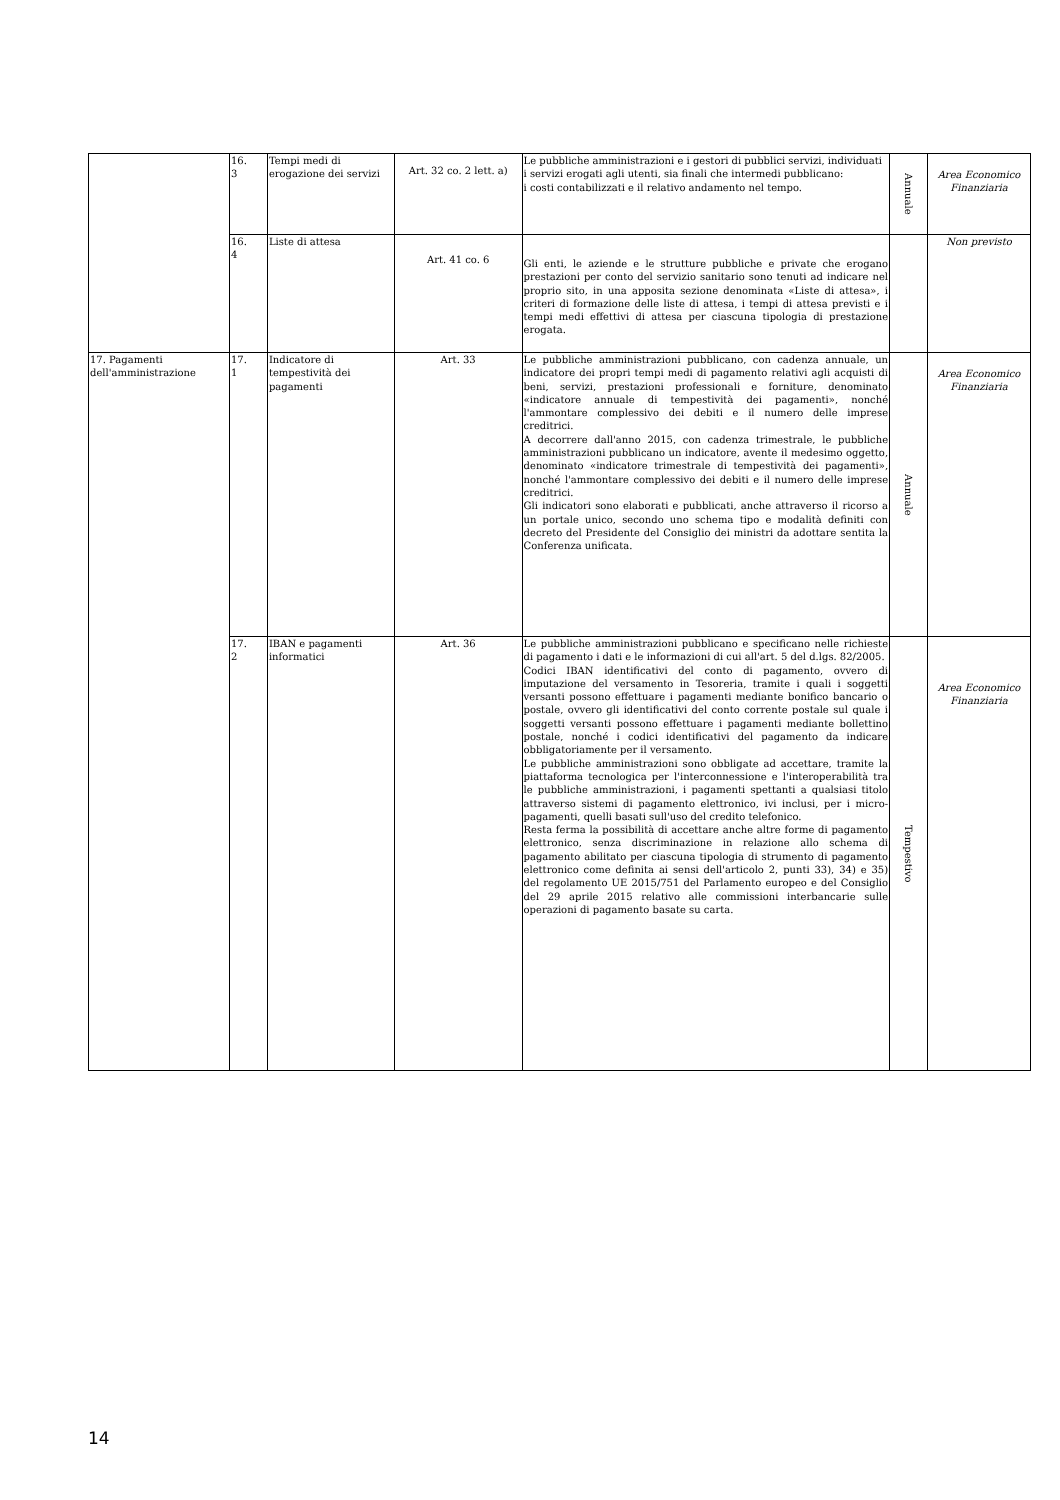| | 16. 3 | Tempi medi di erogazione dei servizi | Art. 32 co. 2 lett. a) | Le pubbliche amministrazioni e i gestori di pubblici servizi, individuati i servizi erogati agli utenti, sia finali che intermedi pubblicano: i costi contabilizzati e il relativo andamento nel tempo. | Annuale | Area Economico Finanziaria |
| | 16. 4 | Liste di attesa | Art. 41 co. 6 | Gli enti, le aziende e le strutture pubbliche e private che erogano prestazioni per conto del servizio sanitario sono tenuti ad indicare nel proprio sito, in una apposita sezione denominata «Liste di attesa», i criteri di formazione delle liste di attesa, i tempi di attesa previsti e i tempi medi effettivi di attesa per ciascuna tipologia di prestazione erogata. | | Non previsto |
| 17. Pagamenti dell'amministrazione | 17. 1 | Indicatore di tempestività dei pagamenti | Art. 33 | Le pubbliche amministrazioni pubblicano, con cadenza annuale, un indicatore dei propri tempi medi di pagamento relativi agli acquisti di beni, servizi, prestazioni professionali e forniture, denominato «indicatore annuale di tempestività dei pagamenti», nonché l'ammontare complessivo dei debiti e il numero delle imprese creditrici. A decorrere dall'anno 2015, con cadenza trimestrale, le pubbliche amministrazioni pubblicano un indicatore, avente il medesimo oggetto, denominato «indicatore trimestrale di tempestività dei pagamenti», nonché l'ammontare complessivo dei debiti e il numero delle imprese creditrici. Gli indicatori sono elaborati e pubblicati, anche attraverso il ricorso a un portale unico, secondo uno schema tipo e modalità definiti con decreto del Presidente del Consiglio dei ministri da adottare sentita la Conferenza unificata. | Annuale | Area Economico Finanziaria |
| | 17. 2 | IBAN e pagamenti informatici | Art. 36 | Le pubbliche amministrazioni pubblicano e specificano nelle richieste di pagamento i dati e le informazioni di cui all'art. 5 del d.lgs. 82/2005. Codici IBAN identificativi del conto di pagamento, ovvero di imputazione del versamento in Tesoreria, tramite i quali i soggetti versanti possono effettuare i pagamenti mediante bonifico bancario o postale, ovvero gli identificativi del conto corrente postale sul quale i soggetti versanti possono effettuare i pagamenti mediante bollettino postale, nonché i codici identificativi del pagamento da indicare obbligatoriamente per il versamento. Le pubbliche amministrazioni sono obbligate ad accettare, tramite la piattaforma tecnologica per l'interconnessione e l'interoperabilità tra le pubbliche amministrazioni, i pagamenti spettanti a qualsiasi titolo attraverso sistemi di pagamento elettronico, ivi inclusi, per i micro-pagamenti, quelli basati sull'uso del credito telefonico. Resta ferma la possibilità di accettare anche altre forme di pagamento elettronico, senza discriminazione in relazione allo schema di pagamento abilitato per ciascuna tipologia di strumento di pagamento elettronico come definita ai sensi dell'articolo 2, punti 33), 34) e 35) del regolamento UE 2015/751 del Parlamento europeo e del Consiglio del 29 aprile 2015 relativo alle commissioni interbancarie sulle operazioni di pagamento basate su carta. | Tempestivo | Area Economico Finanziaria |
14